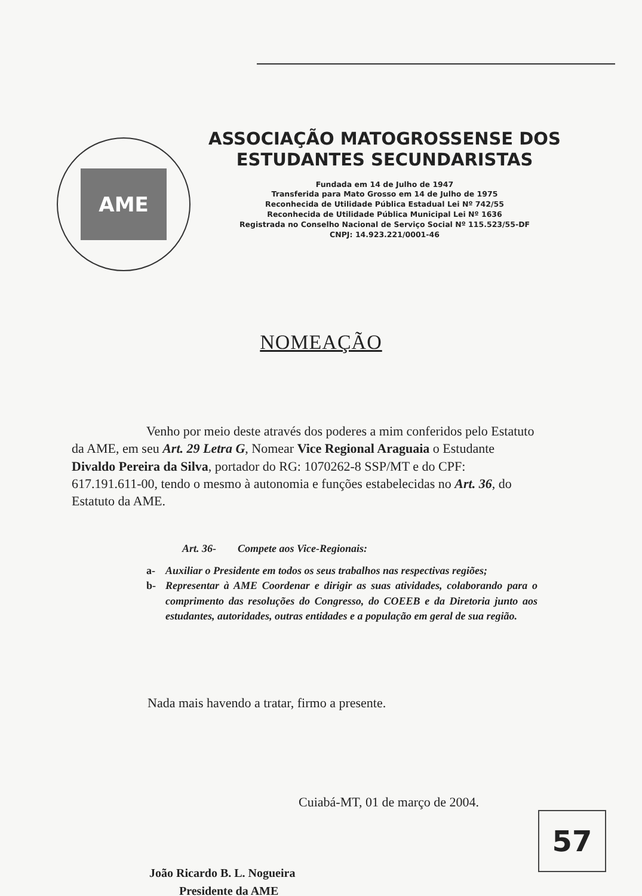AME
ASSOCIAÇÃO MATOGROSSENSE DOS ESTUDANTES SECUNDARISTAS
Fundada em 14 de Julho de 1947
Transferida para Mato Grosso em 14 de Julho de 1975
Reconhecida de Utilidade Pública Estadual Lei Nº 742/55
Reconhecida de Utilidade Pública Municipal Lei Nº 1636
Registrada no Conselho Nacional de Serviço Social Nº 115.523/55-DF
CNPJ: 14.923.221/0001-46
NOMEAÇÃO
Venho por meio deste através dos poderes a mim conferidos pelo Estatuto da AME, em seu Art. 29 Letra G, Nomear Vice Regional Araguaia o Estudante Divaldo Pereira da Silva, portador do RG: 1070262-8 SSP/MT e do CPF: 617.191.611-00, tendo o mesmo à autonomia e funções estabelecidas no Art. 36, do Estatuto da AME.
Art. 36- Compete aos Vice-Regionais:
a- Auxiliar o Presidente em todos os seus trabalhos nas respectivas regiões;
b- Representar à AME Coordenar e dirigir as suas atividades, colaborando para o comprimento das resoluções do Congresso, do COEEB e da Diretoria junto aos estudantes, autoridades, outras entidades e a população em geral de sua região.
Nada mais havendo a tratar, firmo a presente.
Cuiabá-MT, 01 de março de 2004.
João Ricardo B. L. Nogueira
Presidente da AME
57